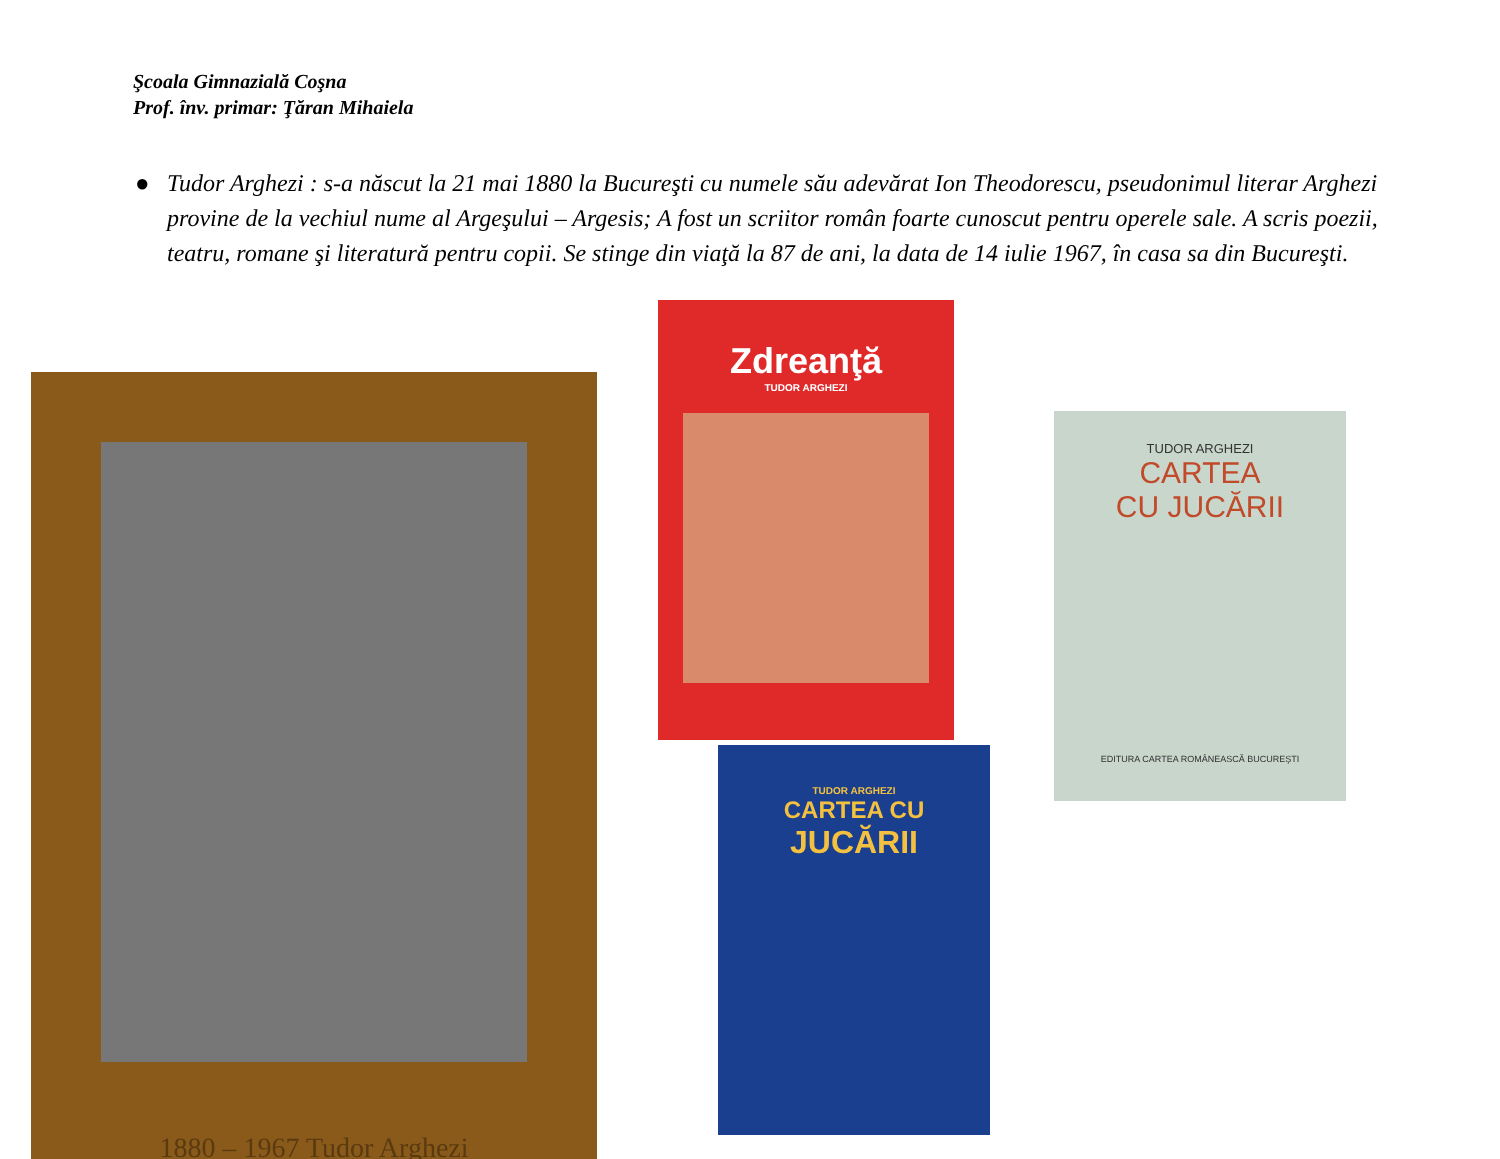Şcoala Gimnazială Coşna
Prof. înv. primar: Ţăran Mihaiela
● Tudor Arghezi : s-a născut la 21 mai 1880 la Bucureşti cu numele său adevărat Ion Theodorescu, pseudonimul literar Arghezi provine de la vechiul nume al Argeşului – Argesis; A fost un scriitor român foarte cunoscut pentru operele sale. A scris poezii, teatru, romane şi literatură pentru copii. Se stinge din viaţă la 87 de ani, la data de 14 iulie 1967, în casa sa din Bucureşti.
1880 – 1967 Tudor Arghezi
Zdreanţă
TUDOR ARGHEZI
TUDOR ARGHEZI
CARTEA CU
JUCĂRII
TUDOR ARGHEZI
CARTEA
CU JUCĂRII
EDITURA CARTEA ROMÂNEASCĂ BUCUREŞTI